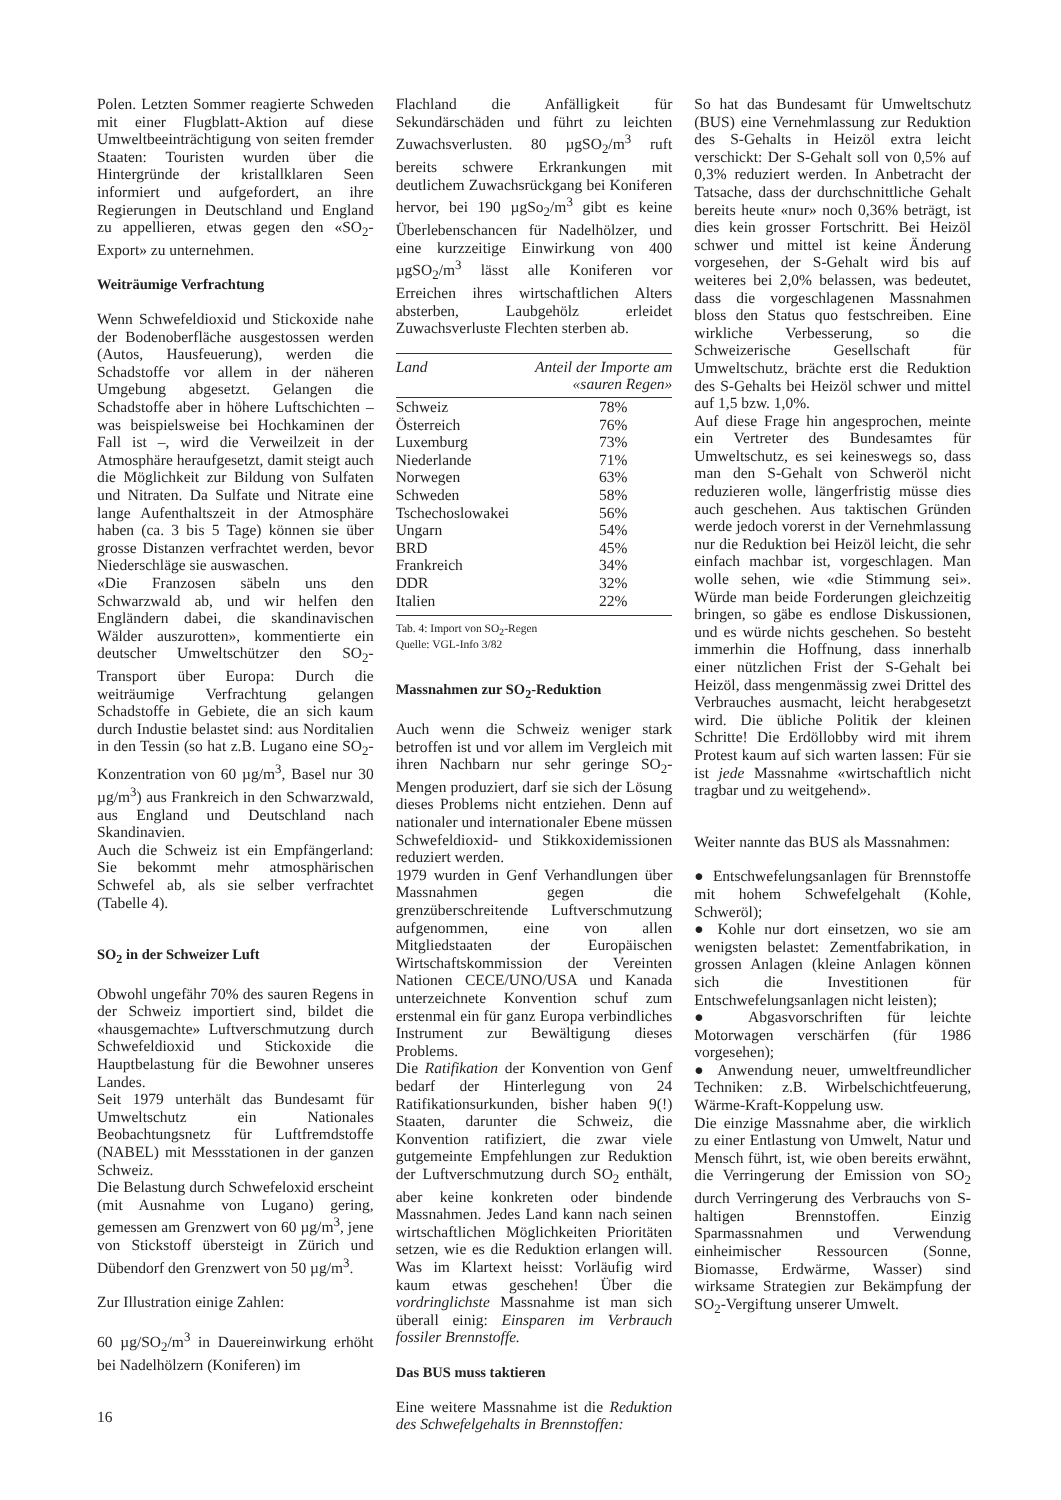Polen. Letzten Sommer reagierte Schweden mit einer Flugblatt-Aktion auf diese Umweltbeeinträchtigung von seiten fremder Staaten: Touristen wurden über die Hintergründe der kristallklaren Seen informiert und aufgefordert, an ihre Regierungen in Deutschland und England zu appellieren, etwas gegen den «SO<sub>2</sub>-Export» zu unternehmen.
Weiträumige Verfrachtung
Wenn Schwefeldioxid und Stickoxide nahe der Bodenoberfläche ausgestossen werden (Autos, Hausfeuerung), werden die Schadstoffe vor allem in der näheren Umgebung abgesetzt. Gelangen die Schadstoffe aber in höhere Luftschichten – was beispielsweise bei Hochkaminen der Fall ist –, wird die Verweilzeit in der Atmosphäre heraufgesetzt, damit steigt auch die Möglichkeit zur Bildung von Sulfaten und Nitraten. Da Sulfate und Nitrate eine lange Aufenthaltszeit in der Atmosphäre haben (ca. 3 bis 5 Tage) können sie über grosse Distanzen verfrachtet werden, bevor Niederschläge sie auswaschen.
«Die Franzosen säbeln uns den Schwarzwald ab, und wir helfen den Engländern dabei, die skandinavischen Wälder auszurotten», kommentierte ein deutscher Umweltschützer den SO<sub>2</sub>-Transport über Europa: Durch die weiträumige Verfrachtung gelangen Schadstoffe in Gebiete, die an sich kaum durch Industie belastet sind: aus Norditalien in den Tessin (so hat z.B. Lugano eine SO<sub>2</sub>-Konzentration von 60 µg/m<sup>3</sup>, Basel nur 30 µg/m<sup>3</sup>) aus Frankreich in den Schwarzwald, aus England und Deutschland nach Skandinavien.
Auch die Schweiz ist ein Empfängerland: Sie bekommt mehr atmosphärischen Schwefel ab, als sie selber verfrachtet (Tabelle 4).
SO<sub>2</sub> in der Schweizer Luft
Obwohl ungefähr 70% des sauren Regens in der Schweiz importiert sind, bildet die «hausgemachte» Luftverschmutzung durch Schwefeldioxid und Stickoxide die Hauptbelastung für die Bewohner unseres Landes.
Seit 1979 unterhält das Bundesamt für Umweltschutz ein Nationales Beobachtungsnetz für Luftfremdstoffe (NABEL) mit Messstationen in der ganzen Schweiz.
Die Belastung durch Schwefeloxid erscheint (mit Ausnahme von Lugano) gering, gemessen am Grenzwert von 60 µg/m<sup>3</sup>, jene von Stickstoff übersteigt in Zürich und Dübendorf den Grenzwert von 50 µg/m<sup>3</sup>.
Zur Illustration einige Zahlen:
60 µg/SO<sub>2</sub>/m<sup>3</sup> in Dauereinwirkung erhöht bei Nadelhölzern (Koniferen) im
Flachland die Anfälligkeit für Sekundärschäden und führt zu leichten Zuwachsverlusten. 80 µgSO<sub>2</sub>/m<sup>3</sup> ruft bereits schwere Erkrankungen mit deutlichem Zuwachsrückgang bei Koniferen hervor, bei 190 µgSo<sub>2</sub>/m<sup>3</sup> gibt es keine Überlebenschancen für Nadelhölzer, und eine kurzzeitige Einwirkung von 400 µgSO<sub>2</sub>/m<sup>3</sup> lässt alle Koniferen vor Erreichen ihres wirtschaftlichen Alters absterben, Laubgehölz erleidet Zuwachsverluste Flechten sterben ab.
| Land | Anteil der Importe am «sauren Regen» |
| --- | --- |
| Schweiz | 78% |
| Österreich | 76% |
| Luxemburg | 73% |
| Niederlande | 71% |
| Norwegen | 63% |
| Schweden | 58% |
| Tschechoslowakei | 56% |
| Ungarn | 54% |
| BRD | 45% |
| Frankreich | 34% |
| DDR | 32% |
| Italien | 22% |
Tab. 4: Import von SO<sub>2</sub>-Regen
Quelle: VGL-Info 3/82
Massnahmen zur SO<sub>2</sub>-Reduktion
Auch wenn die Schweiz weniger stark betroffen ist und vor allem im Vergleich mit ihren Nachbarn nur sehr geringe SO<sub>2</sub>-Mengen produziert, darf sie sich der Lösung dieses Problems nicht entziehen. Denn auf nationaler und internationaler Ebene müssen Schwefeldioxid- und Stikkoxidemissionen reduziert werden.
1979 wurden in Genf Verhandlungen über Massnahmen gegen die grenzüberschreitende Luftverschmutzung aufgenommen, eine von allen Mitgliedstaaten der Europäischen Wirtschaftskommission der Vereinten Nationen CECE/UNO/USA und Kanada unterzeichnete Konvention schuf zum erstenmal ein für ganz Europa verbindliches Instrument zur Bewältigung dieses Problems.
Die Ratifikation der Konvention von Genf bedarf der Hinterlegung von 24 Ratifikationsurkunden, bisher haben 9(!) Staaten, darunter die Schweiz, die Konvention ratifiziert, die zwar viele gutgemeinte Empfehlungen zur Reduktion der Luftverschmutzung durch SO<sub>2</sub> enthält, aber keine konkreten oder bindende Massnahmen. Jedes Land kann nach seinen wirtschaftlichen Möglichkeiten Prioritäten setzen, wie es die Reduktion erlangen will. Was im Klartext heisst: Vorläufig wird kaum etwas geschehen! Über die vordringlichste Massnahme ist man sich überall einig: Einsparen im Verbrauch fossiler Brennstoffe.
Das BUS muss taktieren
Eine weitere Massnahme ist die Reduktion des Schwefelgehalts in Brennstoffen:
So hat das Bundesamt für Umweltschutz (BUS) eine Vernehmlassung zur Reduktion des S-Gehalts in Heizöl extra leicht verschickt: Der S-Gehalt soll von 0,5% auf 0,3% reduziert werden. In Anbetracht der Tatsache, dass der durchschnittliche Gehalt bereits heute «nur» noch 0,36% beträgt, ist dies kein grosser Fortschritt. Bei Heizöl schwer und mittel ist keine Änderung vorgesehen, der S-Gehalt wird bis auf weiteres bei 2,0% belassen, was bedeutet, dass die vorgeschlagenen Massnahmen bloss den Status quo festschreiben. Eine wirkliche Verbesserung, so die Schweizerische Gesellschaft für Umweltschutz, brächte erst die Reduktion des S-Gehalts bei Heizöl schwer und mittel auf 1,5 bzw. 1,0%.
Auf diese Frage hin angesprochen, meinte ein Vertreter des Bundesamtes für Umweltschutz, es sei keineswegs so, dass man den S-Gehalt von Schweröl nicht reduzieren wolle, längerfristig müsse dies auch geschehen. Aus taktischen Gründen werde jedoch vorerst in der Vernehmlassung nur die Reduktion bei Heizöl leicht, die sehr einfach machbar ist, vorgeschlagen. Man wolle sehen, wie «die Stimmung sei». Würde man beide Forderungen gleichzeitig bringen, so gäbe es endlose Diskussionen, und es würde nichts geschehen. So besteht immerhin die Hoffnung, dass innerhalb einer nützlichen Frist der S-Gehalt bei Heizöl, dass mengenmässig zwei Drittel des Verbrauches ausmacht, leicht herabgesetzt wird. Die übliche Politik der kleinen Schritte! Die Erdöllobby wird mit ihrem Protest kaum auf sich warten lassen: Für sie ist jede Massnahme «wirtschaftlich nicht tragbar und zu weitgehend».
Weiter nannte das BUS als Massnahmen:
● Entschwefelungsanlagen für Brennstoffe mit hohem Schwefelgehalt (Kohle, Schweröl);
● Kohle nur dort einsetzen, wo sie am wenigsten belastet: Zementfabrikation, in grossen Anlagen (kleine Anlagen können sich die Investitionen für Entschwefelungsanlagen nicht leisten);
● Abgasvorschriften für leichte Motorwagen verschärfen (für 1986 vorgesehen);
● Anwendung neuer, umweltfreundlicher Techniken: z.B. Wirbelschichtfeuerung, Wärme-Kraft-Koppelung usw.
Die einzige Massnahme aber, die wirklich zu einer Entlastung von Umwelt, Natur und Mensch führt, ist, wie oben bereits erwähnt, die Verringerung der Emission von SO<sub>2</sub> durch Verringerung des Verbrauchs von S-haltigen Brennstoffen. Einzig Sparmassnahmen und Verwendung einheimischer Ressourcen (Sonne, Biomasse, Erdwärme, Wasser) sind wirksame Strategien zur Bekämpfung der SO<sub>2</sub>-Vergiftung unserer Umwelt.
16